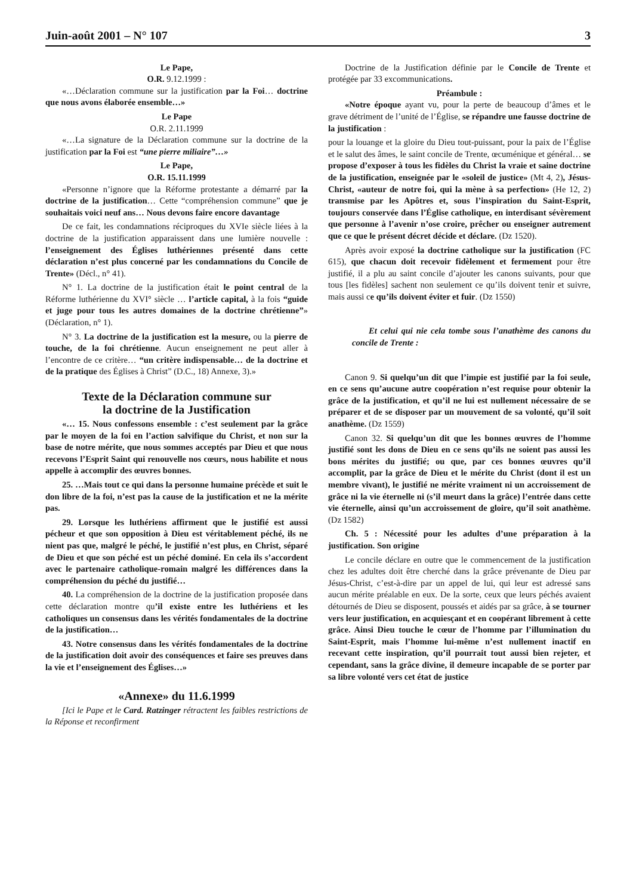Juin-août 2001 – N° 107 3
Le Pape,
O.R. 9.12.1999 :
«…Déclaration commune sur la justification par la Foi… doctrine que nous avons élaborée ensemble…»
Le Pape
O.R. 2.11.1999
«…La signature de la Déclaration commune sur la doctrine de la justification par la Foi est “une pierre miliaire”…»
Le Pape,
O.R. 15.11.1999
«Personne n’ignore que la Réforme protestante a démarré par la doctrine de la justification… Cette “compréhension commune” que je souhaitais voici neuf ans… Nous devons faire encore davantage
De ce fait, les condamnations réciproques du XVIe siècle liées à la doctrine de la justification apparaissent dans une lumière nouvelle : l’enseignement des Églises luthériennes présenté dans cette déclaration n’est plus concerné par les condamnations du Concile de Trente» (Décl., n° 41).
N° 1. La doctrine de la justification était le point central de la Réforme luthérienne du XVI° siècle … l’article capital, à la fois “guide et juge pour tous les autres domaines de la doctrine chrétienne”» (Déclaration, n° 1).
N° 3. La doctrine de la justification est la mesure, ou la pierre de touche, de la foi chrétienne. Aucun enseignement ne peut aller à l’encontre de ce critère… “un critère indispensable… de la doctrine et de la pratique des Églises à Christ” (D.C., 18) Annexe, 3).»
Texte de la Déclaration commune sur
la doctrine de la Justification
«… 15. Nous confessons ensemble : c’est seulement par la grâce par le moyen de la foi en l’action salvifique du Christ, et non sur la base de notre mérite, que nous sommes acceptés par Dieu et que nous recevons l’Esprit Saint qui renouvelle nos cœurs, nous habilite et nous appelle à accomplir des œuvres bonnes.
25. …Mais tout ce qui dans la personne humaine précède et suit le don libre de la foi, n’est pas la cause de la justification et ne la mérite pas.
29. Lorsque les luthériens affirment que le justifié est aussi pécheur et que son opposition à Dieu est véritablement péché, ils ne nient pas que, malgré le péché, le justifié n’est plus, en Christ, séparé de Dieu et que son péché est un péché dominé. En cela ils s’accordent avec le partenaire catholique-romain malgré les différences dans la compréhension du péché du justifié…
40. La compréhension de la doctrine de la justification proposée dans cette déclaration montre qu’il existe entre les luthériens et les catholiques un consensus dans les vérités fondamentales de la doctrine de la justification…
43. Notre consensus dans les vérités fondamentales de la doctrine de la justification doit avoir des conséquences et faire ses preuves dans la vie et l’enseignement des Églises…»
«Annexe» du 11.6.1999
[Ici le Pape et le Card. Ratzinger rétractent les faibles restrictions de la Réponse et reconfirment
Doctrine de la Justification définie par le Concile de Trente et protégée par 33 excommunications.
Préambule :
«Notre époque ayant vu, pour la perte de beaucoup d’âmes et le grave détriment de l’unité de l’Église, se répandre une fausse doctrine de la justification :
pour la louange et la gloire du Dieu tout-puissant, pour la paix de l’Église et le salut des âmes, le saint concile de Trente, œcuménique et général… se propose d’exposer à tous les fidèles du Christ la vraie et saine doctrine de la justification, enseignée par le «soleil de justice» (Mt 4, 2), Jésus-Christ, «auteur de notre foi, qui la mène à sa perfection» (He 12, 2) transmise par les Apôtres et, sous l’inspiration du Saint-Esprit, toujours conservée dans l’Église catholique, en interdisant sévèrement que personne à l’avenir n’ose croire, prêcher ou enseigner autrement que ce que le présent décret décide et déclare. (Dz 1520).
Après avoir exposé la doctrine catholique sur la justification (FC 615), que chacun doit recevoir fidèlement et fermement pour être justifié, il a plu au saint concile d’ajouter les canons suivants, pour que tous [les fidèles] sachent non seulement ce qu’ils doivent tenir et suivre, mais aussi ce qu’ils doivent éviter et fuir. (Dz 1550)
Et celui qui nie cela tombe sous l’anathème des canons du concile de Trente :
Canon 9. Si quelqu’un dit que l’impie est justifié par la foi seule, en ce sens qu’aucune autre coopération n’est requise pour obtenir la grâce de la justification, et qu’il ne lui est nullement nécessaire de se préparer et de se disposer par un mouvement de sa volonté, qu’il soit anathème. (Dz 1559)
Canon 32. Si quelqu’un dit que les bonnes œuvres de l’homme justifié sont les dons de Dieu en ce sens qu’ils ne soient pas aussi les bons mérites du justifié; ou que, par ces bonnes œuvres qu’il accomplit, par la grâce de Dieu et le mérite du Christ (dont il est un membre vivant), le justifié ne mérite vraiment ni un accroissement de grâce ni la vie éternelle ni (s’il meurt dans la grâce) l’entrée dans cette vie éternelle, ainsi qu’un accroissement de gloire, qu’il soit anathème. (Dz 1582)
Ch. 5 : Nécessité pour les adultes d’une préparation à la justification. Son origine
Le concile déclare en outre que le commencement de la justification chez les adultes doit être cherché dans la grâce prévenante de Dieu par Jésus-Christ, c’est-à-dire par un appel de lui, qui leur est adressé sans aucun mérite préalable en eux. De la sorte, ceux que leurs péchés avaient détournés de Dieu se disposent, poussés et aidés par sa grâce, à se tourner vers leur justification, en acquiesçant et en coopérant librement à cette grâce. Ainsi Dieu touche le cœur de l’homme par l’illumination du Saint-Esprit, mais l’homme lui-même n’est nullement inactif en recevant cette inspiration, qu’il pourrait tout aussi bien rejeter, et cependant, sans la grâce divine, il demeure incapable de se porter par sa libre volonté vers cet état de justice